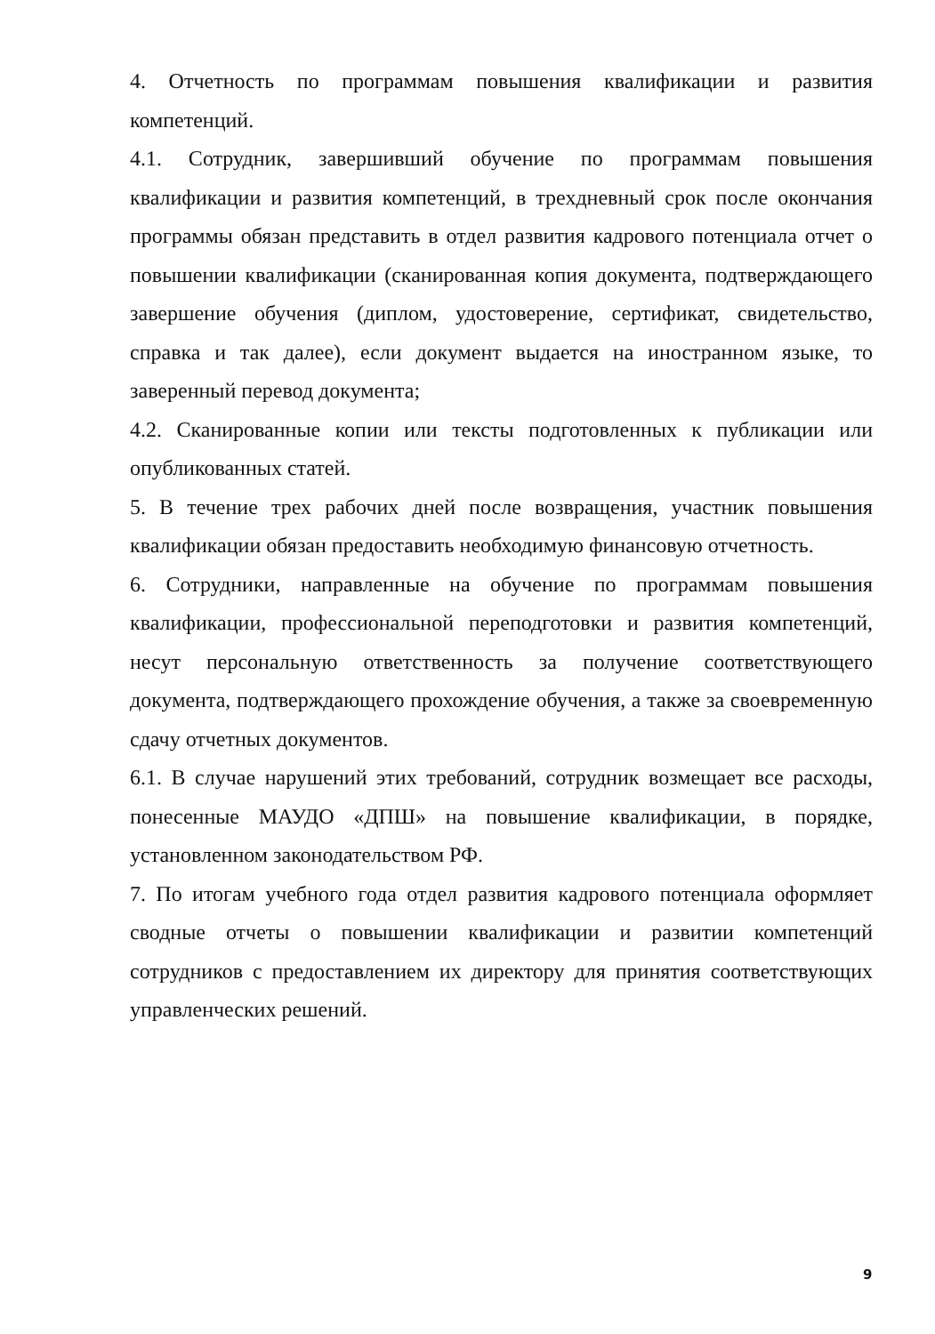4. Отчетность по программам повышения квалификации и развития компетенций.
4.1. Сотрудник, завершивший обучение по программам повышения квалификации и развития компетенций, в трехдневный срок после окончания программы обязан представить в отдел развития кадрового потенциала отчет о повышении квалификации (сканированная копия документа, подтверждающего завершение обучения (диплом, удостоверение, сертификат, свидетельство, справка и так далее), если документ выдается на иностранном языке, то заверенный перевод документа;
4.2. Сканированные копии или тексты подготовленных к публикации или опубликованных статей.
5. В течение трех рабочих дней после возвращения, участник повышения квалификации обязан предоставить необходимую финансовую отчетность.
6. Сотрудники, направленные на обучение по программам повышения квалификации, профессиональной переподготовки и развития компетенций, несут персональную ответственность за получение соответствующего документа, подтверждающего прохождение обучения, а также за своевременную сдачу отчетных документов.
6.1. В случае нарушений этих требований, сотрудник возмещает все расходы, понесенные МАУДО «ДПШ» на повышение квалификации, в порядке, установленном законодательством РФ.
7. По итогам учебного года отдел развития кадрового потенциала оформляет сводные отчеты о повышении квалификации и развитии компетенций сотрудников с предоставлением их директору для принятия соответствующих управленческих решений.
9